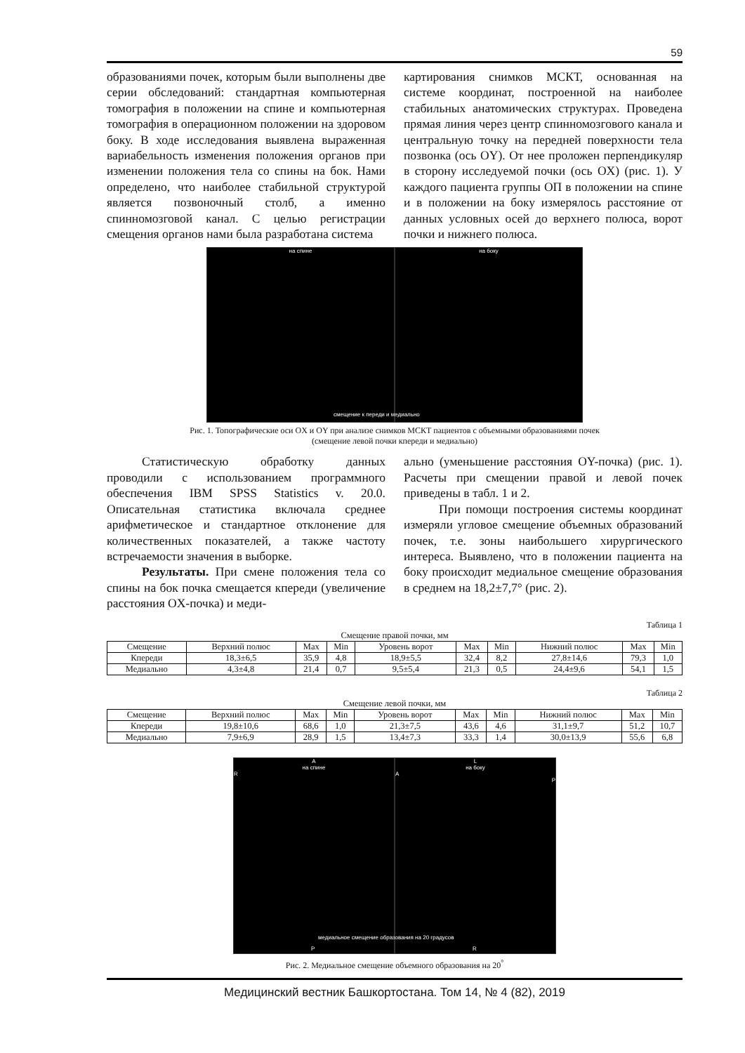59
образованиями почек, которым были выполнены две серии обследований: стандартная компьютерная томография в положении на спине и компьютерная томография в операционном положении на здоровом боку. В ходе исследования выявлена выраженная вариабельность изменения положения органов при изменении положения тела со спины на бок. Нами определено, что наиболее стабильной структурой является позвоночный столб, а именно спинномозговой канал. С целью регистрации смещения органов нами была разработана система
картирования снимков МСКТ, основанная на системе координат, построенной на наиболее стабильных анатомических структурах. Проведена прямая линия через центр спинномозгового канала и центральную точку на передней поверхности тела позвонка (ось OY). От нее проложен перпендикуляр в сторону исследуемой почки (ось OX) (рис. 1). У каждого пациента группы ОП в положении на спине и в положении на боку измерялось расстояние от данных условных осей до верхнего полюса, ворот почки и нижнего полюса.
на спине
смещение к переди и медиально
на боку
Рис. 1. Топографические оси OX и OY при анализе снимков МСКТ пациентов с объемными образованиями почек
(смещение левой почки кпереди и медиально)
Статистическую обработку данных проводили с использованием программного обеспечения IBM SPSS Statistics v. 20.0. Описательная статистика включала среднее арифметическое и стандартное отклонение для количественных показателей, а также частоту встречаемости значения в выборке.
Результаты. При смене положения тела со спины на бок почка смещается кпереди (увеличение расстояния OX-почка) и меди-
ально (уменьшение расстояния OY-почка) (рис. 1). Расчеты при смещении правой и левой почек приведены в табл. 1 и 2.
При помощи построения системы координат измеряли угловое смещение объемных образований почек, т.е. зоны наибольшего хирургического интереса. Выявлено, что в положении пациента на боку происходит медиальное смещение образования в среднем на 18,2±7,7° (рис. 2).
Таблица 1
Смещение правой почки, мм
| Смещение | Верхний полюс | Max | Min | Уровень ворот | Max | Min | Нижний полюс | Max | Min |
| --- | --- | --- | --- | --- | --- | --- | --- | --- | --- |
| Кпереди | 18,3±6,5 | 35,9 | 4,8 | 18,9±5,5 | 32,4 | 8,2 | 27,8±14,6 | 79,3 | 1,0 |
| Медиально | 4,3±4,8 | 21,4 | 0,7 | 9,5±5,4 | 21,3 | 0,5 | 24,4±9,6 | 54,1 | 1,5 |
Таблица 2
Смещение левой почки, мм
| Смещение | Верхний полюс | Max | Min | Уровень ворот | Max | Min | Нижний полюс | Max | Min |
| --- | --- | --- | --- | --- | --- | --- | --- | --- | --- |
| Кпереди | 19,8±10,6 | 68,6 | 1,0 | 21,3±7,5 | 43,6 | 4,6 | 31,1±9,7 | 51,2 | 10,7 |
| Медиально | 7,9±6,9 | 28,9 | 1,5 | 13,4±7,3 | 33,3 | 1,4 | 30,0±13,9 | 55,6 | 6,8 |
A
на спине
R
медиальное смещение образования на 20 градусов
P
L
на боку
A
P
R
Рис. 2. Медиальное смещение объемного образования на 20<sup>°</sup>
Медицинский вестник Башкортостана. Том 14, № 4 (82), 2019